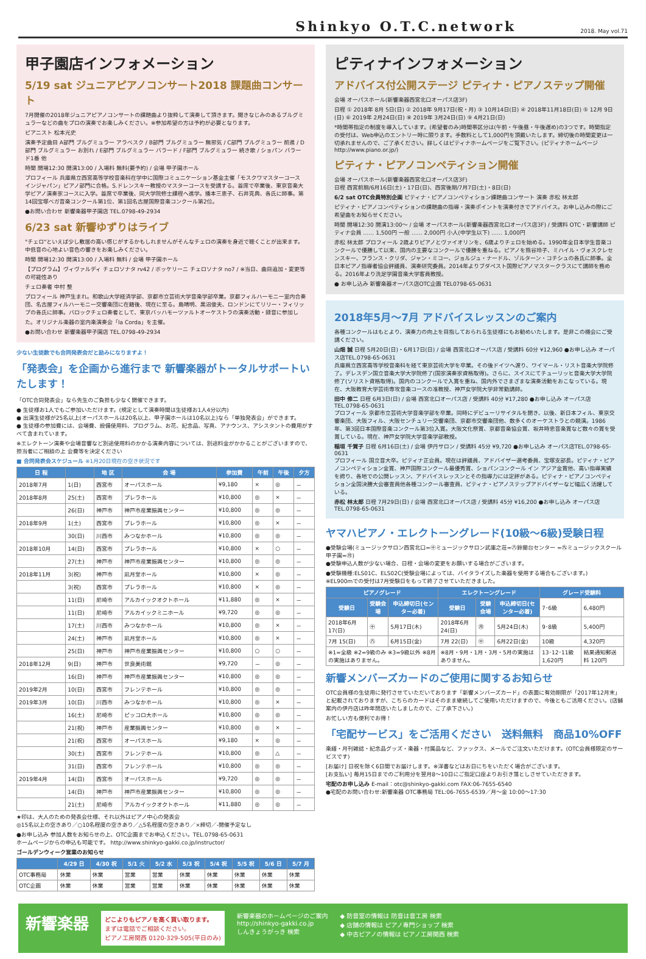Shinkyo O.T.C.network
2018. May vol.71
甲子園店インフォメーション
5/19 sat ジュニアピアノコンサート2018 課題曲コンサート
7月開催の2018年ジュニアピアノコンサートの課題曲より抜粋して演奏して頂きます。聞きなじみのあるブルグミュラーなどの曲をプロの演奏でお楽しみください。※参加希望の方は予約が必要となります。
ピアニスト 松本光史
演奏予定曲目 A部門 ブルグミュラー アラベスク / B部門 ブルグミュラー 無邪気 / C部門 ブルグミュラー 前進 / D部門 ブルグミュラー お別れ / E部門 ブルグミュラー バラード / F部門 ブルグミュラー 続き歌 / ショパン バラード1番 他
時間 開場12:30 開演13:00 / 入場料 無料(要予約) / 会場 甲子園ホール
プロフィール 兵庫県立西宮高等学校音楽科在学中に国際コミュニケーション基金主催「モスクワマスターコース インジャパン」ピアノ部門に合格。S.ドレンスキー教授のマスターコースを受講する。首席で卒業後、東京音楽大学ピアノ演奏家コースに入学。首席で卒業後、同大学院修士課程へ進学。播本三恵子、石井克典、各氏に師事。第14回宝塚ベガ音楽コンクール第1位、第1回名古屋国際音楽コンクール第2位。
●お問い合わせ 新響楽器甲子園店 TEL.0798-49-2934
6/23 sat 新響ゆずりはライブ
"チェロ"といえば少し敷居の高い感じがするかもしれませんがそんなチェロの演奏を身近で聴くことが出来ます。中低音の心地よい音色の響きをお楽しみください。
時間 開場12:30 開演13:00 / 入場料 無料 / 会場 甲子園ホール
【プログラム】ヴィヴァルディ チェロソナタ rv42 / ボッケリーニ チェロソナタ no7 / ※当日、曲目追加・変更等の可能性あり
チェロ奏者 中村 整
プロフィール 神戸生まれ。和歌山大学経済学部、京都市立芸術大学音楽学部卒業。京都フィルハーモニー室内合奏団、名古屋フィルハーモニー交響楽団に在籍後、現在に至る。島晴明、黒沼俊夫、ロンドンにてリリー・フィリップの各氏に師事。バロックチェロ奏者として、東京バッハモーツァルトオーケストラの演奏活動・録音に参加した。オリジナル楽器の室内楽演奏会「la Corda」を主催。
●お問い合わせ 新響楽器甲子園店 TEL.0798-49-2934
少ない生徒数でも合同発表会だと励みになりますよ！
「発表会」を企画から進行まで 新響楽器がトータルサポートいたします！
「OTC合同発表会」なら先生のご負担も少なく開催できます。
● 生徒様お1人でもご参加いただけます。(規定として演奏時間は生徒様お1人4分以内)
● 出演生徒様が25名以上(オーパスホールは20名以上、甲子園ホールは10名以上)なら「単独発表会」ができます。
● 生徒様の参加費には、会場費、設備使用料、プログラム、お花、記念品、写真、アナウンス、アシスタントの費用がすべて含まれています。
※エレクトーン演奏や会場音響など別途使用料のかかる演奏内容については、別途料金がかかることがございますので、担当者にご相談の上 会費等を決定ください
■ 合同発表会スケジュール ※1月20日現在の空き状況です
| 日 程 | | 地 区 | 会 場 | 参加費 | 午前 | 午後 | 夕方 |
| --- | --- | --- | --- | --- | --- | --- | --- |
| 2018年7月 | 1(日) | 西宮市 | オーパスホール | ¥9,180 | × | ◎ | － |
| 2018年8月 | 25(土) | 西宮市 | プレラホール | ¥10,800 | ◎ | × | － |
| | 26(日) | 神戸市 | 神戸市産業振興センター | ¥10,800 | ◎ | ◎ | － |
| 2018年9月 | 1(土) | 西宮市 | プレラホール | ¥10,800 | ◎ | × | － |
| | 30(日) | 川西市 | みつなかホール | ¥10,800 | ◎ | ◎ | － |
| 2018年10月 | 14(日) | 西宮市 | プレラホール | ¥10,800 | × | ○ | － |
| | 27(土) | 神戸市 | 神戸市産業振興センター | ¥10,800 | ◎ | ◎ | － |
| 2018年11月 | 3(祝) | 神戸市 | 凪月堂ホール | ¥10,800 | × | ◎ | － |
| | 3(祝) | 西宮市 | プレラホール | ¥10,800 | × | ◎ | － |
| | 11(日) | 尼崎市 | アルカイックオクトホール | ¥11,880 | ◎ | × | － |
| | 11(日) | 尼崎市 | アルカイックミニホール | ¥9,720 | ◎ | ◎ | － |
| | 17(土) | 川西市 | みつなかホール | ¥10,800 | ◎ | × | － |
| | 24(土) | 神戸市 | 凪月堂ホール | ¥10,800 | ◎ | × | － |
| | 25(日) | 神戸市 | 神戸市産業振興センター | ¥10,800 | ○ | ○ | － |
| 2018年12月 | 9(日) | 神戸市 | 世良美術館 | ¥9,720 | － | ◎ | － |
| | 16(日) | 神戸市 | 神戸市産業振興センター | ¥10,800 | ◎ | ◎ | － |
| 2019年2月 | 10(日) | 西宮市 | フレンテホール | ¥10,800 | ◎ | ◎ | － |
| 2019年3月 | 10(日) | 川西市 | みつなかホール | ¥10,800 | ◎ | × | － |
| | 16(土) | 尼崎市 | ピッコロ大ホール | ¥10,800 | ◎ | ◎ | － |
| | 21(祝) | 神戸市 | 産業振興センター | ¥10,800 | ◎ | × | － |
| | 21(祝) | 西宮市 | オーパスホール | ¥9,180 | × | ◎ | － |
| | 30(土) | 西宮市 | フレンテホール | ¥10,800 | ◎ | △ | － |
| | 31(日) | 西宮市 | フレンテホール | ¥10,800 | ◎ | ◎ | － |
| 2019年4月 | 14(日) | 西宮市 | オーパスホール | ¥9,720 | ◎ | ◎ | － |
| | 14(日) | 神戸市 | 神戸市産業振興センター | ¥10,800 | ◎ | ◎ | － |
| | 21(土) | 尼崎市 | アルカイックオクトホール | ¥11,880 | ◎ | ◎ | － |
★印は、大人のための発表会仕様、それ以外はピアノ中心の発表会
◎15名以上の空きあり／○10名程度の空きあり／△5名程度の空きあり／×締切／-開催予定なし
●お申し込み 参加人数をお知らせの上、OTC企画までお申込ください。TEL.0798-65-0631
ホームページからの申込も可能です。 http://www.shinkyo-gakki.co.jp/instructor/
ゴールデンウィーク営業のお知らせ
| | 4/29 日 | 4/30 祝 | 5/1 火 | 5/2 水 | 5/3 祝 | 5/4 祝 | 5/5 祝 | 5/6 日 | 5/7 月 |
| --- | --- | --- | --- | --- | --- | --- | --- | --- | --- |
| OTC事務局 | 休業 | 休業 | 営業 | 営業 | 休業 | 休業 | 休業 | 休業 | 休業 |
| OTC企画 | 休業 | 休業 | 営業 | 営業 | 休業 | 休業 | 休業 | 休業 | 休業 |
ピティナインフォメーション
アドバイス付公開ステージ ピティナ・ピアノステップ開催
会場 オーパスホール(新響楽器西宮北口オーパス店3F)
日程 ① 2018年 8月 5日(日) ② 2018年 9月17日(祝・月) ③ 10月14日(日) ④ 2018年11月18日(日) ⑤ 12月 9日(日) ⑥ 2019年 2月24日(日) ⑧ 2019年 3月24日(日) ⑨ 4月21日(日)
*時間帯指定の制度を導入しています。(希望者のみ)時間帯区分は(午前・午後昼・午後遅め)の3つです。時間指定の受付は、Web申込のエントリー時に限ります。手数料として1,000円を頂戴いたします。締切後の時間変更は一切承れませんので、ご了承ください。詳しくはピティナホームページをご覧下さい。(ピティナホームページ http://www.piano.or.jp/)
ピティナ・ピアノコンペティション開催
会場 オーパスホール(新響楽器西宮北口オーパス店3F)
日程 西宮前期/6月16日(土)・17日(日)、西宮後期/7月7日(土)・8日(日)
6/2 sat OTC会員特別企画 ピティナ・ピアノコンペティション課題曲コンサート 演奏 赤松 林太郎
ピティナ・ピアノコンペティションの課題曲の指導・演奏ポイントを演奏付きでアドバイス。お申し込みの際にご希望曲をお知らせください。
時間 開場12:30 開演13:00～ / 会場 オーパスホール(新響楽器西宮北口オーパス店3F) / 受講料 OTC・新響講師 ピティナ会員 …… 1,500円 一般 …… 2,000円 小人(中学生以下) …… 1,000円
赤松 林太郎 プロフィール 2歳よりピアノとヴァイオリンを、6歳よりチェロを始める。1990年全日本学生音楽コンクールで優勝して以来、国内の主要なコンクールで優勝を重ねる。ピアノを熊谷玲子、ミハイル・ヴォスクレセンスキー、フランス・クリダ、ジャン・ミコー、ジョルジュ・ナードル、ゾルターン・コチシュの各氏に師事。全日本ピアノ指導者協会評議員、演奏研究委員。2014年よりブダペスト国際ピアノマスタークラスにて講師を務める。2016年より洗足学園音楽大学客員教授。
● お申し込み 新響楽器オーパス店OTC企画 TEL0798-65-0631
2018年5月～7月 アドバイスレッスンのご案内
各種コンクールはもとより、演奏力の向上を目指しておられる生徒様にもお勧めいたします。是非この機会にご受講ください。
山畑 誠 日程 5月20日(日)・6月17日(日) / 会場 西宮北口オーパス店 / 受講料 60分 ¥12,960 ●お申し込み オーパス店TEL.0798-65-0631
兵庫県立西宮高等学校音楽科を経て東京芸術大学を卒業。その後ドイツへ渡り、ワイマール・リスト音楽大学院修了。デレスデン国立音楽大学大学院修了(国家演奏家資格取得)。さらに、スイスにてチューリッヒ音楽大学大学院修了(ソリスト資格取得)。国内のコンクールで入賞を重ね、国内外でさまざまな演奏活動をおこなっている。現在、大阪教育大学芸術専攻音楽コースの准教授、神戸女学院大学非常勤講師。
田中 修二 日程 6月3日(日) / 会場 西宮北口オーパス店 / 受講料 40分 ¥17,280 ●お申し込み オーパス店TEL.0798-65-0631
プロフィール 京都市立芸術大学音楽学部を卒業。同時にデビューリサイタルを開き、以後、新日本フィル、東京交響楽団、大阪フィル、大阪センチュリー交響楽団、京都市交響楽団他、数多くのオーケストラとの競演。1986年、第3回日本国際音楽コンクール第3位入賞。大阪文化祭賞、京都音楽協会賞、坂井時忠音楽賞など数々の賞を受賞している。現在、神戸女学院大学音楽学部教授。
稲垣 千賀子 日程 6月16日(土) / 会場 伊丹サロン / 受講料 45分 ¥9,720 ●お申し込み オーパス店TEL.0798-65-0631
プロフィール 国立音大卒。ピティナ正会員。現在は評議員、アドバイザー選考委員、宝塚支部長。ピティナ・ピアノコンペティション金賞、神戸国際コンクール最優秀賞、ショパンコンクール イン アジア金賞他、高い指導実績を誇り、各地での公開レッスン、アドバイスレッスンとその指導力には定評がある。ピティナ・ピアノコンペティション全国決勝大会審査員他各種コンクール審査員、ピティナ・ピアノステップアドバイザーなど幅広く活躍している。
赤松 林太郎 日程 7月29日(日) / 会場 西宮北口オーパス店 / 受講料 45分 ¥16,200 ●お申し込み オーパス店TEL.0798-65-0631
ヤマハピアノ・エレクトーングレード(10級～6級)受験日程
●受験会場(ミュージックサロン西宮北口=㊉ミュージックサロン武庫之荘=㊇鈴蘭台センター =㊈ミュージックスクール甲子園=㊊)
●受験申込人数が少ない場合、日程・会場の変更をお願いする場合がございます。
●受験機種:ELS01C、ELS02C(受験会場によっては、バイタライズした楽器を使用する場合もございます。)
※EL900mでの受付は7月受験日をもって終了させていただきました。
| ピアノグレード | | | エレクトーングレード | | | グレード受験料 | |
| --- | --- | --- | --- | --- | --- | --- | --- |
| 受験日 | 受験会場 | 申込締切日(センター必着) | 受験日 | 受験会場 | 申込締切日(センター必着) | 7･6級 | 6,480円 |
| 2018年6月 17(日) | ㊉ | 5月17日(木) | 2018年6月 24(日) | ㊊ | 5月24日(木) | 9･8級 | 5,400円 |
| 7月 15(日) | ㊇ | 6月15日(金) | 7月 22(日) | ㊉ | 6月22日(金) | 10級 | 4,320円 |
| ※1=全級 ※2=9級のみ ※3=9級以外 ※8月の実施はありません。 | | | ※8月・9月・1月・3月・5月の実施はありません。 | | | 13･12･11級 1,620円 | 結果通知郵送料 120円 |
新響メンバーズカードのご使用に関するお知らせ
OTC会員様の生徒用に発行させていただいております「新響メンバーズカード」の表面に有効期限が「2017年12月末」と記載されておりますが、こちらのカードはそのまま継続してご使用いただけますので、今後ともご活用ください。(店舗案内の伊丹店は昨年閉店いたしましたので、ご了承下さい。)
お忙しい方も便利でお得！
「宅配サービス」をご活用ください　送料無料　商品10%OFF
楽譜・月刊雑誌・記念品グッズ・楽器・付属品など、ファックス、メールでご注文いただけます。(OTC会員様限定のサービスです)
[お届け] 日祝を除く6日間でお届けします。※洋書などはお日にちをいただく場合がございます。
[お支払い] 毎月15日までのご利用分を翌月8～10日にご指定口座よりお引き落としさせていただきます。
宅配のお申し込み E-mail：otc@shinkyo-gakki.com FAX:06-7655-6540
●宅配のお問い合わせ:新響楽器 OTC事務局 TEL:06-7655-6539／月～金 10:00～17:30
新響楽器
どこよりもピアノを高く買い取ります。
まずは電話でご相談ください。
ピアノ工房関西 0120-329-505(平日のみ)
新響楽器のホームページのご案内
http://shinkyo-gakki.co.jp
しんきょうがっき 検索
◆ 防音室の情報は 防音は音工房 検索
◆ 店舗の情報は ピアノ専門ショップ 検索
◆ 中古ピアノの情報は ピアノ工房関西 検索